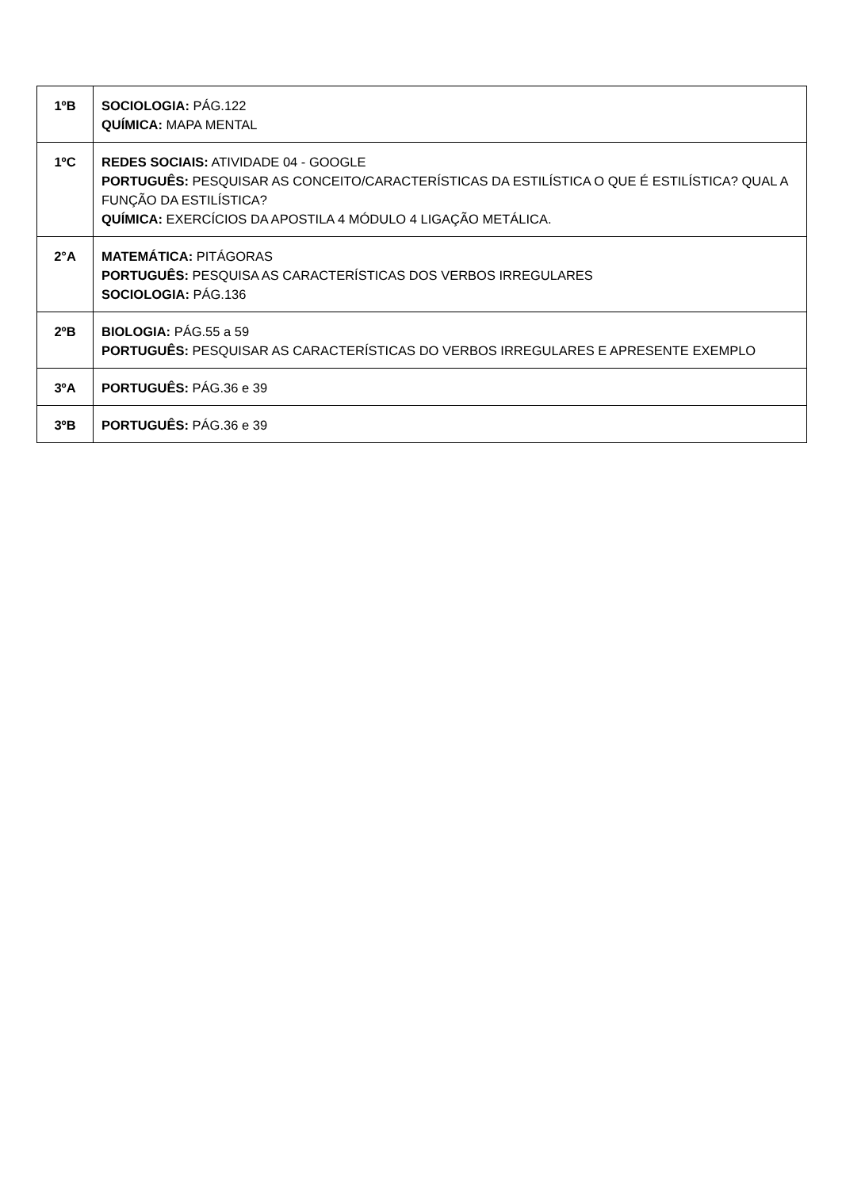| 1ºB | SOCIOLOGIA: PÁG.122 QUÍMICA: MAPA MENTAL |
| 1ºC | REDES SOCIAIS: ATIVIDADE 04 - GOOGLE PORTUGUÊS: PESQUISAR AS CONCEITO/CARACTERÍSTICAS DA ESTILÍSTICA O QUE É ESTILÍSTICA? QUAL A FUNÇÃO DA ESTILÍSTICA? QUÍMICA: EXERCÍCIOS DA APOSTILA 4 MÓDULO 4 LIGAÇÃO METÁLICA. |
| 2°A | MATEMÁTICA: PITÁGORAS PORTUGUÊS: PESQUISA AS CARACTERÍSTICAS DOS VERBOS IRREGULARES SOCIOLOGIA: PÁG.136 |
| 2ºB | BIOLOGIA: PÁG.55 a 59 PORTUGUÊS: PESQUISAR AS CARACTERÍSTICAS DO VERBOS IRREGULARES E APRESENTE EXEMPLO |
| 3ºA | PORTUGUÊS: PÁG.36 e 39 |
| 3ºB | PORTUGUÊS: PÁG.36 e 39 |